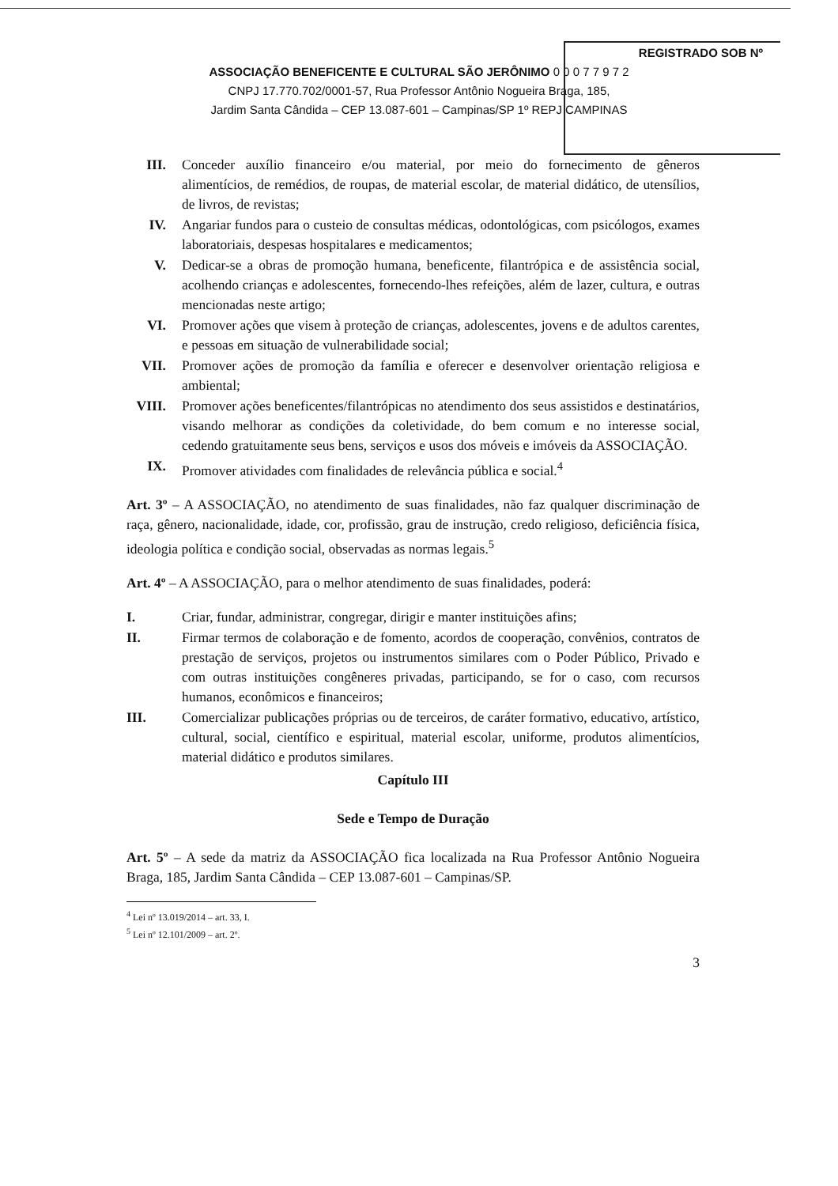REGISTRADO SOB Nº
ASSOCIAÇÃO BENEFICENTE E CULTURAL SÃO JERÔNIMO 0 0 0 7 7 9 7 2
CNPJ 17.770.702/0001-57, Rua Professor Antônio Nogueira Braga, 185,
Jardim Santa Cândida – CEP 13.087-601 – Campinas/SP 1º REPJ CAMPINAS
III. Conceder auxílio financeiro e/ou material, por meio do fornecimento de gêneros alimentícios, de remédios, de roupas, de material escolar, de material didático, de utensílios, de livros, de revistas;
IV. Angariar fundos para o custeio de consultas médicas, odontológicas, com psicólogos, exames laboratoriais, despesas hospitalares e medicamentos;
V. Dedicar-se a obras de promoção humana, beneficente, filantrópica e de assistência social, acolhendo crianças e adolescentes, fornecendo-lhes refeições, além de lazer, cultura, e outras mencionadas neste artigo;
VI. Promover ações que visem à proteção de crianças, adolescentes, jovens e de adultos carentes, e pessoas em situação de vulnerabilidade social;
VII. Promover ações de promoção da família e oferecer e desenvolver orientação religiosa e ambiental;
VIII. Promover ações beneficentes/filantrópicas no atendimento dos seus assistidos e destinatários, visando melhorar as condições da coletividade, do bem comum e no interesse social, cedendo gratuitamente seus bens, serviços e usos dos móveis e imóveis da ASSOCIAÇÃO.
IX. Promover atividades com finalidades de relevância pública e social.<sup>4</sup>
Art. 3º – A ASSOCIAÇÃO, no atendimento de suas finalidades, não faz qualquer discriminação de raça, gênero, nacionalidade, idade, cor, profissão, grau de instrução, credo religioso, deficiência física, ideologia política e condição social, observadas as normas legais.<sup>5</sup>
Art. 4º – A ASSOCIAÇÃO, para o melhor atendimento de suas finalidades, poderá:
I. Criar, fundar, administrar, congregar, dirigir e manter instituições afins;
II. Firmar termos de colaboração e de fomento, acordos de cooperação, convênios, contratos de prestação de serviços, projetos ou instrumentos similares com o Poder Público, Privado e com outras instituições congêneres privadas, participando, se for o caso, com recursos humanos, econômicos e financeiros;
III. Comercializar publicações próprias ou de terceiros, de caráter formativo, educativo, artístico, cultural, social, científico e espiritual, material escolar, uniforme, produtos alimentícios, material didático e produtos similares.
Capítulo III
Sede e Tempo de Duração
Art. 5º – A sede da matriz da ASSOCIAÇÃO fica localizada na Rua Professor Antônio Nogueira Braga, 185, Jardim Santa Cândida – CEP 13.087-601 – Campinas/SP.
<sup>4</sup> Lei nº 13.019/2014 – art. 33, I.
<sup>5</sup> Lei nº 12.101/2009 – art. 2º.
3